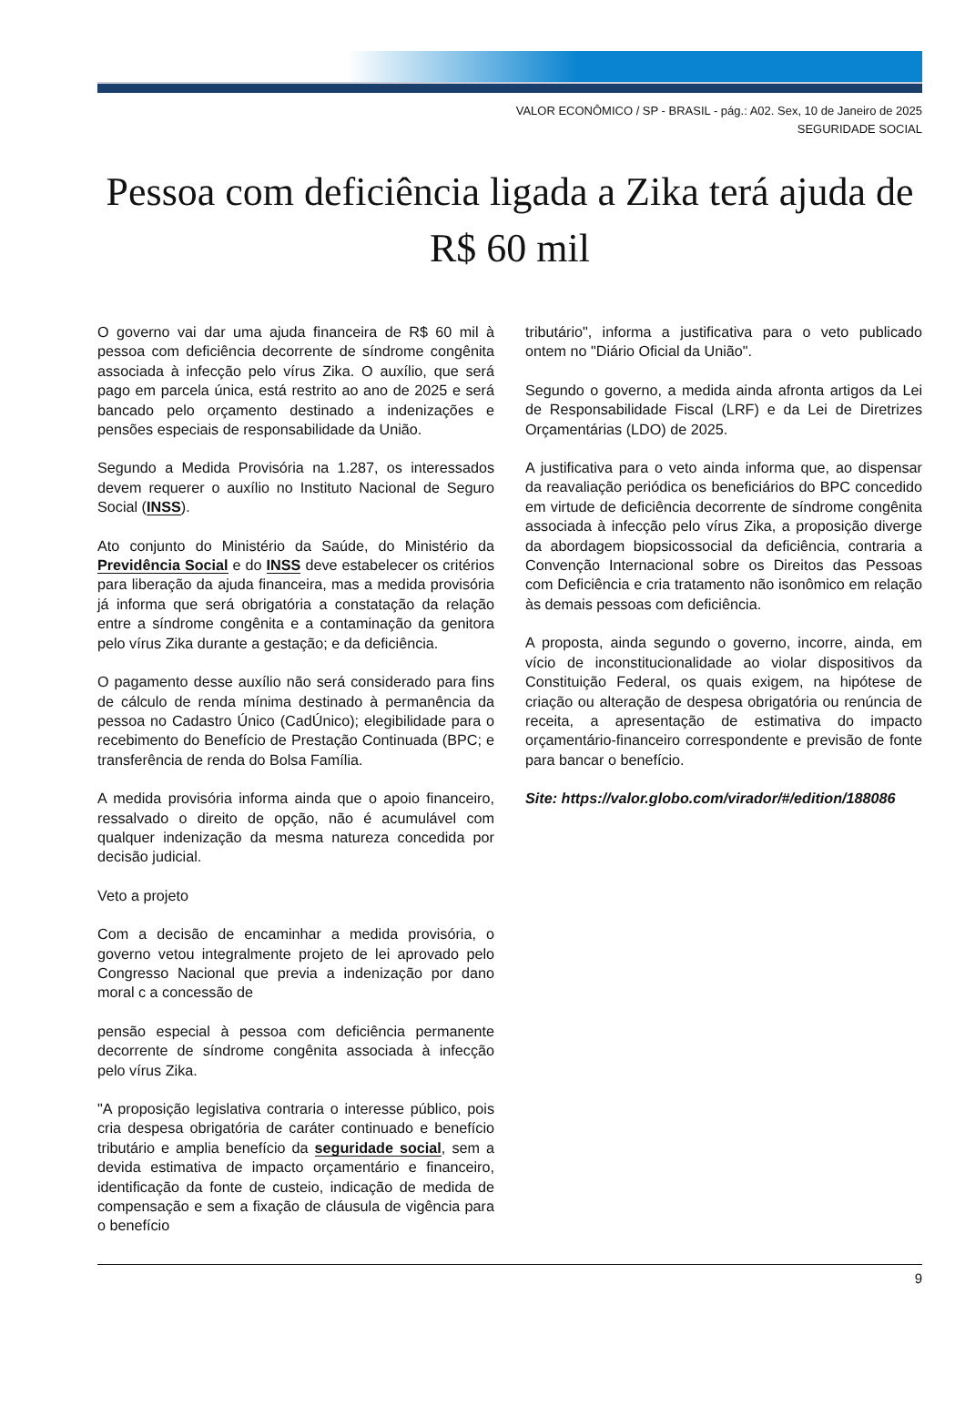VALOR ECONÔMICO / SP - BRASIL - pág.: A02. Sex, 10 de Janeiro de 2025
SEGURIDADE SOCIAL
Pessoa com deficiência ligada a Zika terá ajuda de R$ 60 mil
O governo vai dar uma ajuda financeira de R$ 60 mil à pessoa com deficiência decorrente de síndrome congênita associada à infecção pelo vírus Zika. O auxílio, que será pago em parcela única, está restrito ao ano de 2025 e será bancado pelo orçamento destinado a indenizações e pensões especiais de responsabilidade da União.
Segundo a Medida Provisória na 1.287, os interessados devem requerer o auxílio no Instituto Nacional de Seguro Social (INSS).
Ato conjunto do Ministério da Saúde, do Ministério da Previdência Social e do INSS deve estabelecer os critérios para liberação da ajuda financeira, mas a medida provisória já informa que será obrigatória a constatação da relação entre a síndrome congênita e a contaminação da genitora pelo vírus Zika durante a gestação; e da deficiência.
O pagamento desse auxílio não será considerado para fins de cálculo de renda mínima destinado à permanência da pessoa no Cadastro Único (CadÚnico); elegibilidade para o recebimento do Benefício de Prestação Continuada (BPC; e transferência de renda do Bolsa Família.
A medida provisória informa ainda que o apoio financeiro, ressalvado o direito de opção, não é acumulável com qualquer indenização da mesma natureza concedida por decisão judicial.
Veto a projeto
Com a decisão de encaminhar a medida provisória, o governo vetou integralmente projeto de lei aprovado pelo Congresso Nacional que previa a indenização por dano moral c a concessão de
pensão especial à pessoa com deficiência permanente decorrente de síndrome congênita associada à infecção pelo vírus Zika.
"A proposição legislativa contraria o interesse público, pois cria despesa obrigatória de caráter continuado e benefício tributário e amplia benefício da seguridade social, sem a devida estimativa de impacto orçamentário e financeiro, identificação da fonte de custeio, indicação de medida de compensação e sem a fixação de cláusula de vigência para o benefício
tributário", informa a justificativa para o veto publicado ontem no "Diário Oficial da União".
Segundo o governo, a medida ainda afronta artigos da Lei de Responsabilidade Fiscal (LRF) e da Lei de Diretrizes Orçamentárias (LDO) de 2025.
A justificativa para o veto ainda informa que, ao dispensar da reavaliação periódica os beneficiários do BPC concedido em virtude de deficiência decorrente de síndrome congênita associada à infecção pelo vírus Zika, a proposição diverge da abordagem biopsicossocial da deficiência, contraria a Convenção Internacional sobre os Direitos das Pessoas com Deficiência e cria tratamento não isonômico em relação às demais pessoas com deficiência.
A proposta, ainda segundo o governo, incorre, ainda, em vício de inconstitucionalidade ao violar dispositivos da Constituição Federal, os quais exigem, na hipótese de criação ou alteração de despesa obrigatória ou renúncia de receita, a apresentação de estimativa do impacto orçamentário-financeiro correspondente e previsão de fonte para bancar o benefício.
Site: https://valor.globo.com/virador/#/edition/188086
9